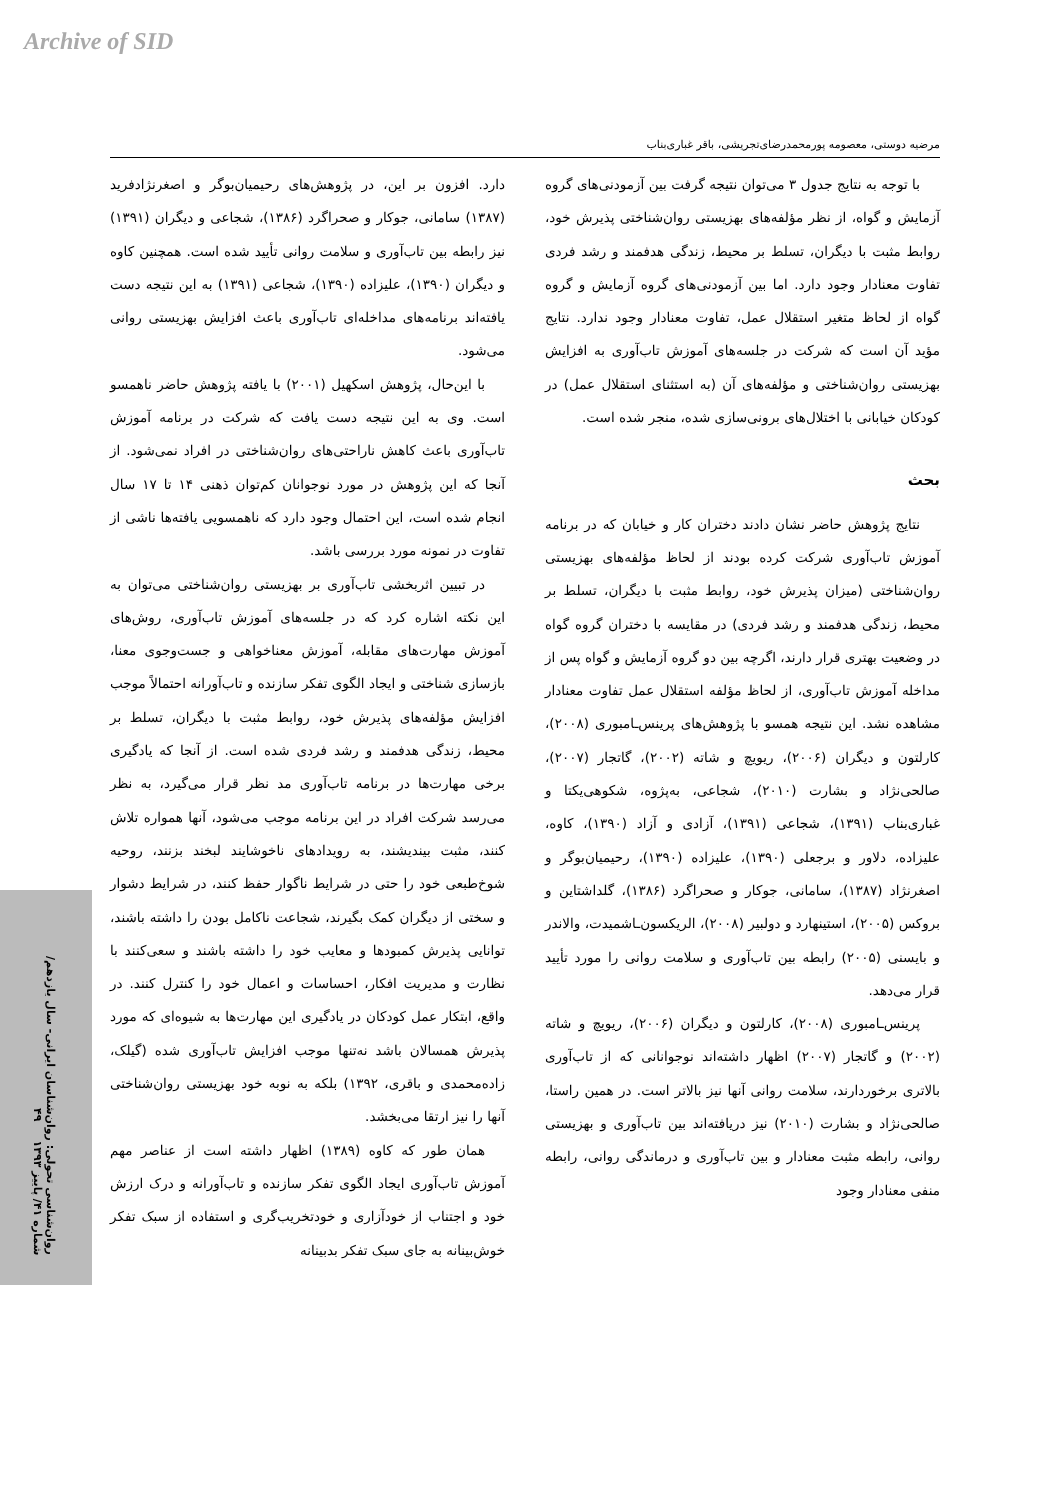Archive of SID
مرضیه دوستی، معصومه پورمحمدرضای‌تجریشی، باقر غباری‌بناب
با توجه به نتایج جدول ۳ می‌توان نتیجه گرفت بین آزمودنی‌های گروه آزمایش و گواه، از نظر مؤلفه‌های بهزیستی روان‌شناختی پذیرش خود، روابط مثبت با دیگران، تسلط بر محیط، زندگی هدفمند و رشد فردی تفاوت معنادار وجود دارد. اما بین آزمودنی‌های گروه آزمایش و گروه گواه از لحاظ متغیر استقلال عمل، تفاوت معنادار وجود ندارد. نتایج مؤید آن است که شرکت در جلسه‌های آموزش تاب‌آوری به افزایش بهزیستی روان‌شناختی و مؤلفه‌های آن (به استثنای استقلال عمل) در کودکان خیابانی با اختلال‌های برونی‌سازی شده، منجر شده است.
بحث
نتایج پژوهش حاضر نشان دادند دختران کار و خیابان که در برنامه آموزش تاب‌آوری شرکت کرده بودند از لحاظ مؤلفه‌های بهزیستی روان‌شناختی (میزان پذیرش خود، روابط مثبت با دیگران، تسلط بر محیط، زندگی هدفمند و رشد فردی) در مقایسه با دختران گروه گواه در وضعیت بهتری قرار دارند، اگرچه بین دو گروه آزمایش و گواه پس از مداخله آموزش تاب‌آوری، از لحاظ مؤلفه استقلال عمل تفاوت معنادار مشاهده نشد. این نتیجه همسو با پژوهش‌های پرینس‌ـامبوری (۲۰۰۸)، کارلتون و دیگران (۲۰۰۶)، ریویچ و شاته (۲۰۰۲)، گاتجار (۲۰۰۷)، صالحی‌نژاد و بشارت (۲۰۱۰)، شجاعی، به‌پژوه، شکوهی‌یکتا و غباری‌بناب (۱۳۹۱)، شجاعی (۱۳۹۱)، آزادی و آزاد (۱۳۹۰)، کاوه، علیزاده، دلاور و برجعلی (۱۳۹۰)، علیزاده (۱۳۹۰)، رحیمیان‌بوگر و اصغرنژاد (۱۳۸۷)، سامانی، جوکار و صحراگرد (۱۳۸۶)، گلداشتاین و بروکس (۲۰۰۵)، استینهارد و دولبیر (۲۰۰۸)، الریکسون‌ـاشمیدت، والاندر و بایسنی (۲۰۰۵) رابطه بین تاب‌آوری و سلامت روانی را مورد تأیید قرار می‌دهد.
پرینس‌ـامبوری (۲۰۰۸)، کارلتون و دیگران (۲۰۰۶)، ریویچ و شاته (۲۰۰۲) و گاتجار (۲۰۰۷) اظهار داشته‌اند نوجوانانی که از تاب‌آوری بالاتری برخوردارند، سلامت روانی آنها نیز بالاتر است. در همین راستا، صالحی‌نژاد و بشارت (۲۰۱۰) نیز دریافته‌اند بین تاب‌آوری و بهزیستی روانی، رابطه مثبت معنادار و بین تاب‌آوری و درماندگی روانی، رابطه منفی معنادار وجود
دارد. افزون بر این، در پژوهش‌های رحیمیان‌بوگر و اصغرنژادفرید (۱۳۸۷) سامانی، جوکار و صحراگرد (۱۳۸۶)، شجاعی و دیگران (۱۳۹۱) نیز رابطه بین تاب‌آوری و سلامت روانی تأیید شده است. همچنین کاوه و دیگران (۱۳۹۰)، علیزاده (۱۳۹۰)، شجاعی (۱۳۹۱) به این نتیجه دست یافته‌اند برنامه‌های مداخله‌ای تاب‌آوری باعث افزایش بهزیستی روانی می‌شود.
با این‌حال، پژوهش اسکهیل (۲۰۰۱) با یافته پژوهش حاضر ناهمسو است. وی به این نتیجه دست یافت که شرکت در برنامه آموزش تاب‌آوری باعث کاهش ناراحتی‌های روان‌شناختی در افراد نمی‌شود. از آنجا که این پژوهش در مورد نوجوانان کم‌توان ذهنی ۱۴ تا ۱۷ سال انجام شده است، این احتمال وجود دارد که ناهمسویی یافته‌ها ناشی از تفاوت در نمونه مورد بررسی باشد.
در تبیین اثربخشی تاب‌آوری بر بهزیستی روان‌شناختی می‌توان به این نکته اشاره کرد که در جلسه‌های آموزش تاب‌آوری، روش‌های آموزش مهارت‌های مقابله، آموزش معناخواهی و جست‌وجوی معنا، بازسازی شناختی و ایجاد الگوی تفکر سازنده و تاب‌آورانه احتمالاً موجب افزایش مؤلفه‌های پذیرش خود، روابط مثبت با دیگران، تسلط بر محیط، زندگی هدفمند و رشد فردی شده است. از آنجا که یادگیری برخی مهارت‌ها در برنامه تاب‌آوری مد نظر قرار می‌گیرد، به نظر می‌رسد شرکت افراد در این برنامه موجب می‌شود، آنها همواره تلاش کنند، مثبت بیندیشند، به رویدادهای ناخوشایند لبخند بزنند، روحیه شوخ‌طبعی خود را حتی در شرایط ناگوار حفظ کنند، در شرایط دشوار و سختی از دیگران کمک بگیرند، شجاعت ناکامل بودن را داشته باشند، توانایی پذیرش کمبودها و معایب خود را داشته باشند و سعی‌کنند با نظارت و مدیریت افکار، احساسات و اعمال خود را کنترل کنند. در واقع، ابتکار عمل کودکان در یادگیری این مهارت‌ها به شیوه‌ای که مورد پذیرش همسالان باشد نه‌تنها موجب افزایش تاب‌آوری شده (گیلک، زاده‌محمدی و باقری، ۱۳۹۲) بلکه به نوبه خود بهزیستی روان‌شناختی آنها را نیز ارتقا می‌بخشد.
همان طور که کاوه (۱۳۸۹) اظهار داشته است از عناصر مهم آموزش تاب‌آوری ایجاد الگوی تفکر سازنده و تاب‌آورانه و درک ارزش خود و اجتناب از خودآزاری و خودتخریب‌گری و استفاده از سبک تفکر خوش‌بینانه به جای سبک تفکر بدبینانه
روان‌شناسی تحولی: روان‌شناسان ایرانی- سال یازدهم/ شماره ۴۱/ پاییز ۱۳۹۳ ۴۹